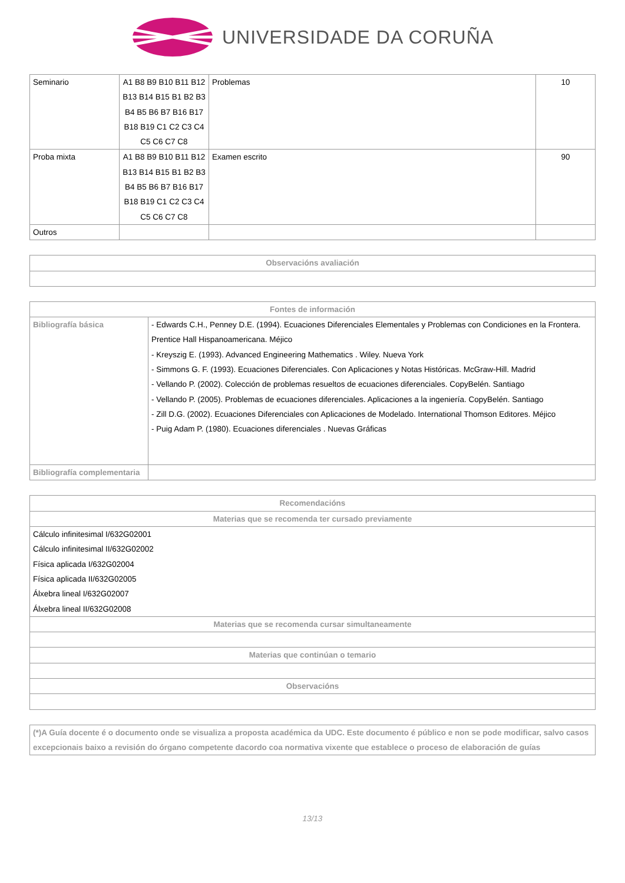UNIVERSIDADE DA CORUÑA
| Seminario | A1 B8 B9 B10 B11 B12 B13 B14 B15 B1 B2 B3 B4 B5 B6 B7 B16 B17 B18 B19 C1 C2 C3 C4 C5 C6 C7 C8 | Problemas | 10 |
| Proba mixta | A1 B8 B9 B10 B11 B12 B13 B14 B15 B1 B2 B3 B4 B5 B6 B7 B16 B17 B18 B19 C1 C2 C3 C4 C5 C6 C7 C8 | Examen escrito | 90 |
| Outros | | | |
| Observacións avaliación |
| --- |
| Fontes de información | |
| --- | --- |
| Bibliografía básica | - Edwards C.H., Penney D.E. (1994). Ecuaciones Diferenciales Elementales y Problemas con Condiciones en la Frontera. Prentice Hall Hispanoamericana. Méjico - Kreyszig E. (1993). Advanced Engineering Mathematics . Wiley. Nueva York - Simmons G. F. (1993). Ecuaciones Diferenciales. Con Aplicaciones y Notas Históricas. McGraw-Hill. Madrid - Vellando P. (2002). Colección de problemas resueltos de ecuaciones diferenciales. CopyBelén. Santiago - Vellando P. (2005). Problemas de ecuaciones diferenciales. Aplicaciones a la ingeniería. CopyBelén. Santiago - Zill D.G. (2002). Ecuaciones Diferenciales con Aplicaciones de Modelado. International Thomson Editores. Méjico - Puig Adam P. (1980). Ecuaciones diferenciales . Nuevas Gráficas |
| Bibliografía complementaria | |
| Recomendacións |
| --- |
| Materias que se recomenda ter cursado previamente |
| Cálculo infinitesimal I/632G02001 Cálculo infinitesimal II/632G02002 Física aplicada I/632G02004 Física aplicada II/632G02005 Álxebra lineal I/632G02007 Álxebra lineal II/632G02008 |
| Materias que se recomenda cursar simultaneamente |
| Materias que continúan o temario |
| Observacións |
| (*)A Guía docente é o documento onde se visualiza a proposta académica da UDC. Este documento é público e non se pode modificar, salvo casos excepcionais baixo a revisión do órgano competente dacordo coa normativa vixente que establece o proceso de elaboración de guías |
13/13